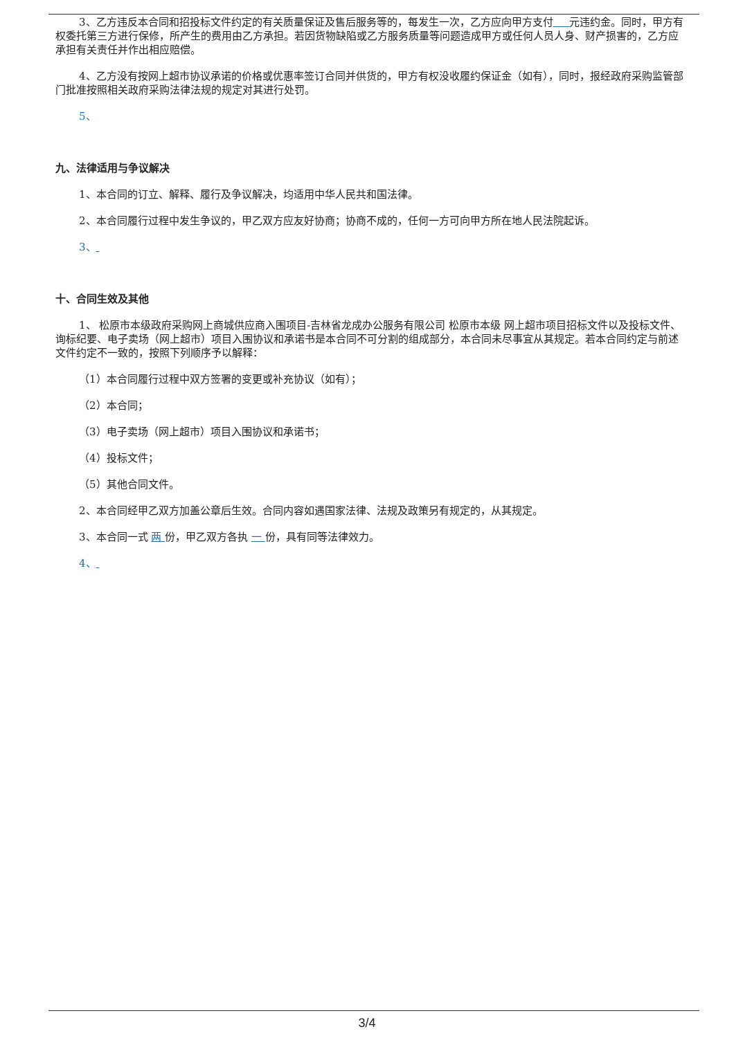3、乙方违反本合同和招投标文件约定的有关质量保证及售后服务等的，每发生一次，乙方应向甲方支付 元违约金。同时，甲方有权委托第三方进行保修，所产生的费用由乙方承担。若因货物缺陷或乙方服务质量等问题造成甲方或任何人员人身、财产损害的，乙方应承担有关责任并作出相应赔偿。
4、乙方没有按网上超市协议承诺的价格或优惠率签订合同并供货的，甲方有权没收履约保证金（如有），同时，报经政府采购监管部门批准按照相关政府采购法律法规的规定对其进行处罚。
5、
九、法律适用与争议解决
1、本合同的订立、解释、履行及争议解决，均适用中华人民共和国法律。
2、本合同履行过程中发生争议的，甲乙双方应友好协商；协商不成的，任何一方可向甲方所在地人民法院起诉。
3、
十、合同生效及其他
1、 松原市本级政府采购网上商城供应商入围项目-吉林省龙成办公服务有限公司 松原市本级 网上超市项目招标文件以及投标文件、询标纪要、电子卖场（网上超市）项目入围协议和承诺书是本合同不可分割的组成部分，本合同未尽事宜从其规定。若本合同约定与前述文件约定不一致的，按照下列顺序予以解释：
（1）本合同履行过程中双方签署的变更或补充协议（如有）；
（2）本合同；
（3）电子卖场（网上超市）项目入围协议和承诺书；
（4）投标文件；
（5）其他合同文件。
2、本合同经甲乙双方加盖公章后生效。合同内容如遇国家法律、法规及政策另有规定的，从其规定。
3、本合同一式 两 份，甲乙双方各执 一 份，具有同等法律效力。
4、
3/4